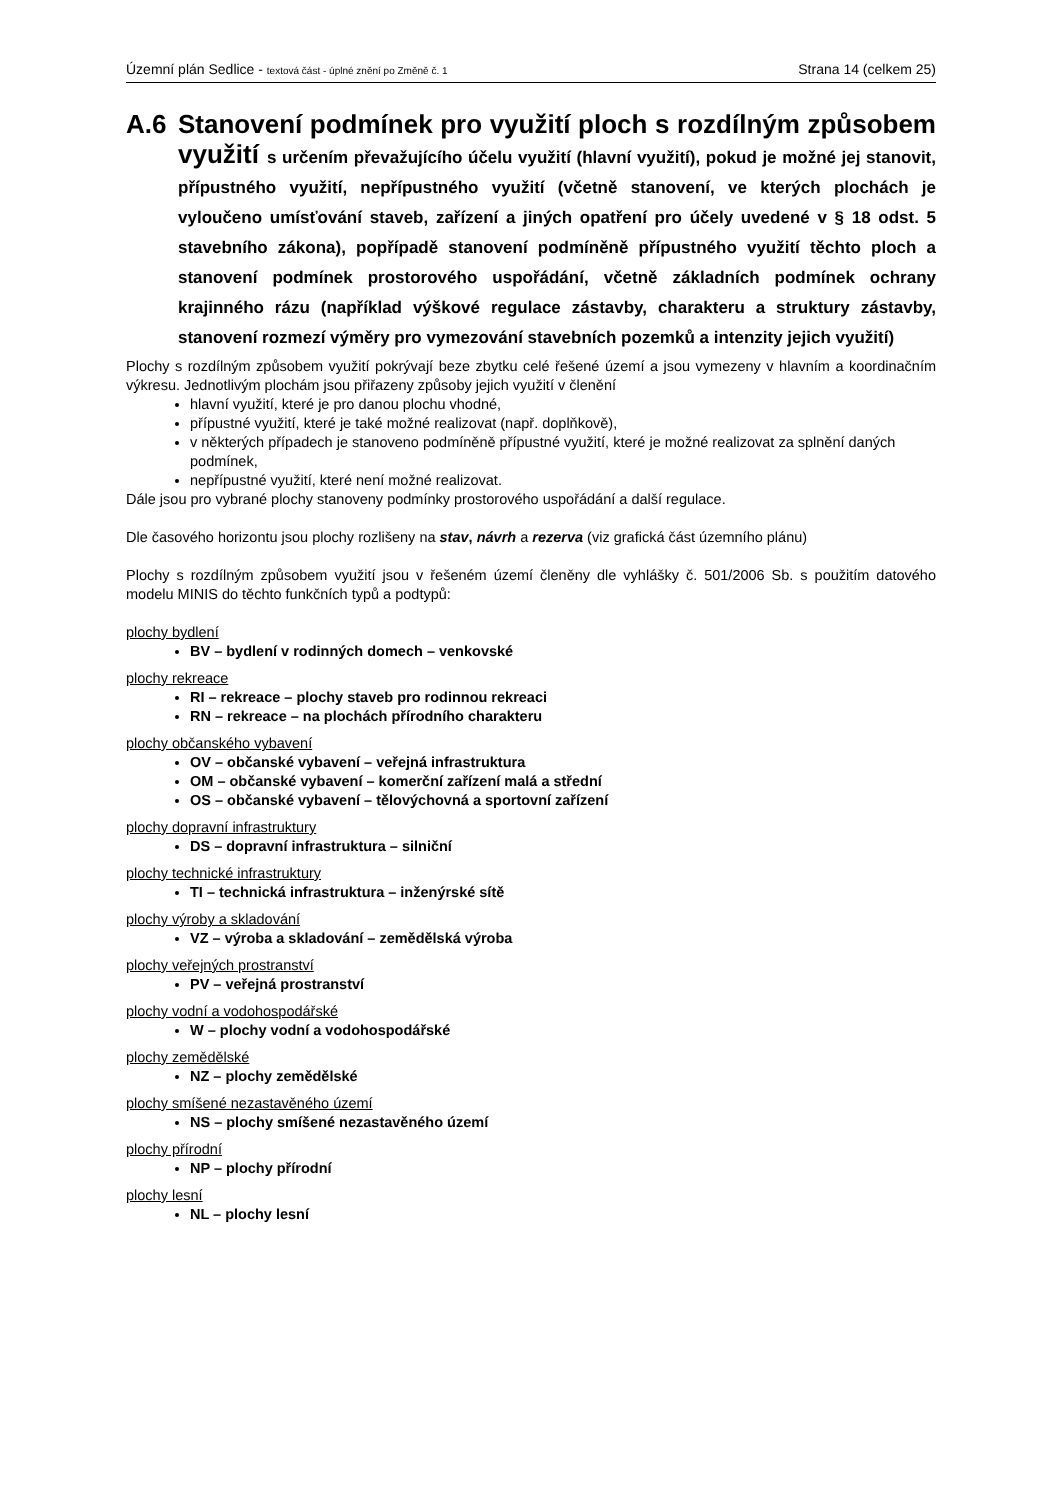Územní plán Sedlice - textová část - úplné znění po Změně č. 1 Strana 14 (celkem 25)
A.6 Stanovení podmínek pro využití ploch s rozdílným způsobem využití s určením převažujícího účelu využití (hlavní využití), pokud je možné jej stanovit, přípustného využití, nepřípustného využití (včetně stanovení, ve kterých plochách je vyloučeno umísťování staveb, zařízení a jiných opatření pro účely uvedené v § 18 odst. 5 stavebního zákona), popřípadě stanovení podmíněně přípustného využití těchto ploch a stanovení podmínek prostorového uspořádání, včetně základních podmínek ochrany krajinného rázu (například výškové regulace zástavby, charakteru a struktury zástavby, stanovení rozmezí výměry pro vymezování stavebních pozemků a intenzity jejich využití)
Plochy s rozdílným způsobem využití pokrývají beze zbytku celé řešené území a jsou vymezeny v hlavním a koordinačním výkresu. Jednotlivým plochám jsou přiřazeny způsoby jejich využití v členění
hlavní využití, které je pro danou plochu vhodné,
přípustné využití, které je také možné realizovat (např. doplňkově),
v některých případech je stanoveno podmíněně přípustné využití, které je možné realizovat za splnění daných podmínek,
nepřípustné využití, které není možné realizovat.
Dále jsou pro vybrané plochy stanoveny podmínky prostorového uspořádání a další regulace.
Dle časového horizontu jsou plochy rozlišeny na stav, návrh a rezerva (viz grafická část územního plánu)
Plochy s rozdílným způsobem využití jsou v řešeném území členěny dle vyhlášky č. 501/2006 Sb. s použitím datového modelu MINIS do těchto funkčních typů a podtypů:
plochy bydlení
BV – bydlení v rodinných domech – venkovské
plochy rekreace
RI – rekreace – plochy staveb pro rodinnou rekreaci
RN – rekreace – na plochách přírodního charakteru
plochy občanského vybavení
OV – občanské vybavení – veřejná infrastruktura
OM – občanské vybavení – komerční zařízení malá a střední
OS – občanské vybavení – tělovýchovná a sportovní zařízení
plochy dopravní infrastruktury
DS – dopravní infrastruktura – silniční
plochy technické infrastruktury
TI – technická infrastruktura – inženýrské sítě
plochy výroby a skladování
VZ – výroba a skladování – zemědělská výroba
plochy veřejných prostranství
PV – veřejná prostranství
plochy vodní a vodohospodářské
W – plochy vodní a vodohospodářské
plochy zemědělské
NZ – plochy zemědělské
plochy smíšené nezastavěného území
NS – plochy smíšené nezastavěného území
plochy přírodní
NP – plochy přírodní
plochy lesní
NL – plochy lesní